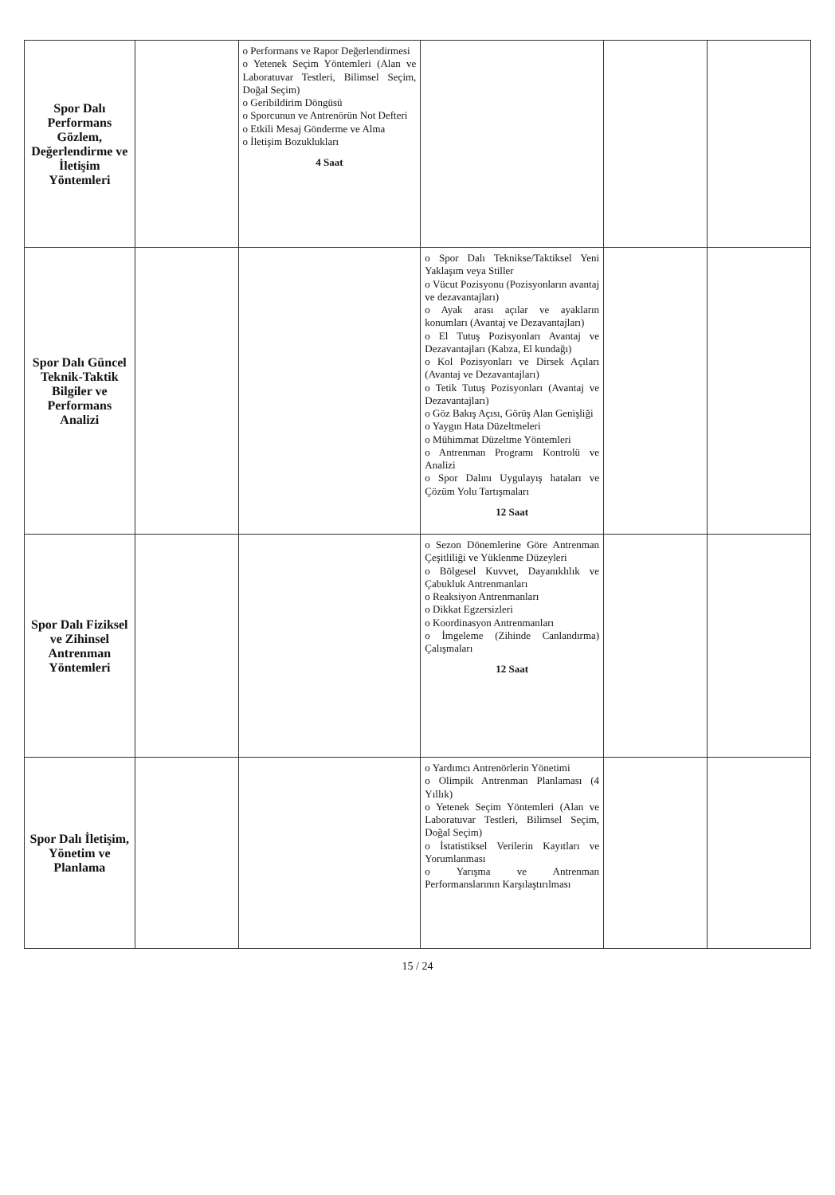| Spor Dalı Performans Gözlem, Değerlendirme ve İletişim Yöntemleri | | o Performans ve Rapor Değerlendirmesi o Yetenek Seçim Yöntemleri (Alan ve Laboratuvar Testleri, Bilimsel Seçim, Doğal Seçim) o Geribildirim Döngüsü o Sporcunun ve Antrenörün Not Defteri o Etkili Mesaj Gönderme ve Alma o İletişim Bozuklukları 4 Saat | | | |
| Spor Dalı Güncel Teknik-Taktik Bilgiler ve Performans Analizi | | | o Spor Dalı Teknikse/Taktiksel Yeni Yaklaşım veya Stiller o Vücut Pozisyonu (Pozisyonların avantaj ve dezavantajları) o Ayak arası açılar ve ayakların konumları (Avantaj ve Dezavantajları) o El Tutuş Pozisyonları Avantaj ve Dezavantajları (Kabza, El kundağı) o Kol Pozisyonları ve Dirsek Açıları (Avantaj ve Dezavantajları) o Tetik Tutuş Pozisyonları (Avantaj ve Dezavantajları) o Göz Bakış Açısı, Görüş Alan Genişliği o Yaygın Hata Düzeltmeleri o Mühimmat Düzeltme Yöntemleri o Antrenman Programı Kontrolü ve Analizi o Spor Dalını Uygulayış hataları ve Çözüm Yolu Tartışmaları 12 Saat | | |
| Spor Dalı Fiziksel ve Zihinsel Antrenman Yöntemleri | | | o Sezon Dönemlerine Göre Antrenman Çeşitliliği ve Yüklenme Düzeyleri o Bölgesel Kuvvet, Dayanıklılık ve Çabukluk Antrenmanları o Reaksiyon Antrenmanları o Dikkat Egzersizleri o Koordinasyon Antrenmanları o İmgeleme (Zihinde Canlandırma) Çalışmaları 12 Saat | | |
| Spor Dalı İletişim, Yönetim ve Planlama | | | o Yardımcı Antrenörlerin Yönetimi o Olimpik Antrenman Planlaması (4 Yıllık) o Yetenek Seçim Yöntemleri (Alan ve Laboratuvar Testleri, Bilimsel Seçim, Doğal Seçim) o İstatistiksel Verilerin Kayıtları ve Yorumlanması o Yarışma ve Antrenman Performanslarının Karşılaştırılması | | |
15 / 24